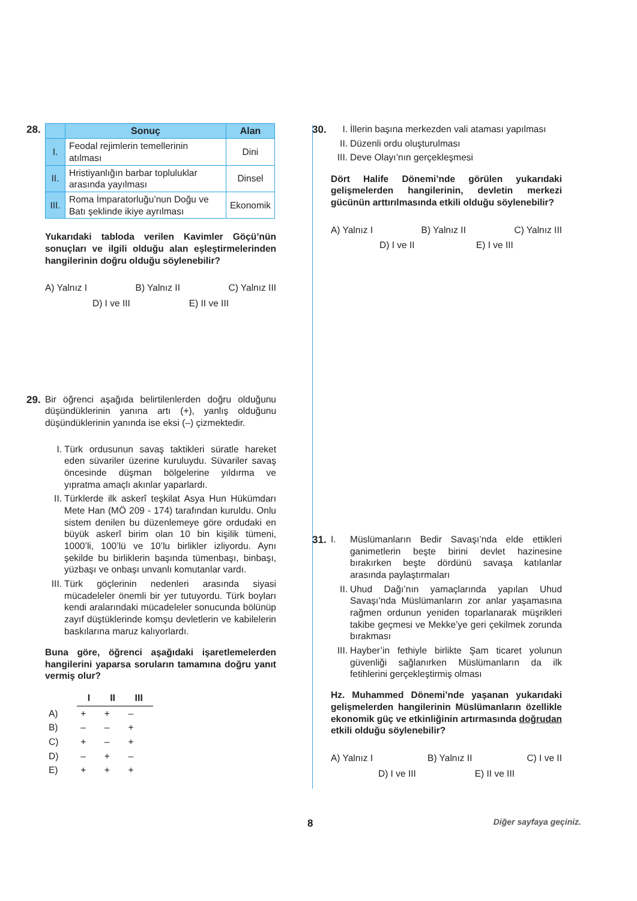28.
| | Sonuç | Alan |
| --- | --- | --- |
| I. | Feodal rejimlerin temellerinin atılması | Dini |
| II. | Hristiyanlığın barbar topluluklar arasında yayılması | Dinsel |
| III. | Roma İmparatorluğu’nun Doğu ve Batı şeklinde ikiye ayrılması | Ekonomik |
Yukarıdaki tabloda verilen Kavimler Göçü’nün sonuçları ve ilgili olduğu alan eşleştirmelerinden hangilerinin doğru olduğu söylenebilir?
A) Yalnız I B) Yalnız II C) Yalnız III
D) I ve III E) II ve III
29. Bir öğrenci aşağıda belirtilenlerden doğru olduğunu düşündüklerinin yanına artı (+), yanlış olduğunu düşündüklerinin yanında ise eksi (–) çizmektedir.
I. Türk ordusunun savaş taktikleri süratle hareket eden süvariler üzerine kuruluydu. Süvariler savaş öncesinde düşman bölgelerine yıldırma ve yıpratma amaçlı akınlar yaparlardı.
II. Türklerde ilk askerî teşkilat Asya Hun Hükümdarı Mete Han (MÖ 209 - 174) tarafından kuruldu. Onlu sistem denilen bu düzenlemeye göre ordudaki en büyük askerî birim olan 10 bin kişilik tümeni, 1000’li, 100’lü ve 10’lu birlikler izliyordu. Aynı şekilde bu birliklerin başında tümenbaşı, binbaşı, yüzbaşı ve onbaşı unvanlı komutanlar vardı.
III. Türk göçlerinin nedenleri arasında siyasi mücadeleler önemli bir yer tutuyordu. Türk boyları kendi aralarındaki mücadeleler sonucunda bölünüp zayıf düştüklerinde komşu devletlerin ve kabilelerin baskılarına maruz kalıyorlardı.
Buna göre, öğrenci aşağıdaki işaretlemelerden hangilerini yaparsa soruların tamamına doğru yanıt vermiş olur?
| | I | II | III |
| A) | + | + | – |
| B) | – | – | + |
| C) | + | – | + |
| D) | – | + | – |
| E) | + | + | + |
30. I. İllerin başına merkezden vali ataması yapılması
II. Düzenli ordu oluşturulması
III. Deve Olayı’nın gerçekleşmesi
Dört Halife Dönemi’nde görülen yukarıdaki gelişmelerden hangilerinin, devletin merkezi gücünün arttırılmasında etkili olduğu söylenebilir?
A) Yalnız I B) Yalnız II C) Yalnız III
D) I ve II E) I ve III
31. I. Müslümanların Bedir Savaşı’nda elde ettikleri ganimetlerin beşte birini devlet hazinesine bırakırken beşte dördünü savaşa katılanlar arasında paylaştırmaları
II. Uhud Dağı’nın yamaçlarında yapılan Uhud Savaşı’nda Müslümanların zor anlar yaşamasına rağmen ordunun yeniden toparlanarak müşrikleri takibe geçmesi ve Mekke’ye geri çekilmek zorunda bırakması
III. Hayber’in fethiyle birlikte Şam ticaret yolunun güvenliği sağlanırken Müslümanların da ilk fetihlerini gerçekleştirmiş olması
Hz. Muhammed Dönemi’nde yaşanan yukarıdaki gelişmelerden hangilerinin Müslümanların özellikle ekonomik güç ve etkinliğinin artırmasında doğrudan etkili olduğu söylenebilir?
A) Yalnız I B) Yalnız II C) I ve II
D) I ve III E) II ve III
8 Diğer sayfaya geçiniz.